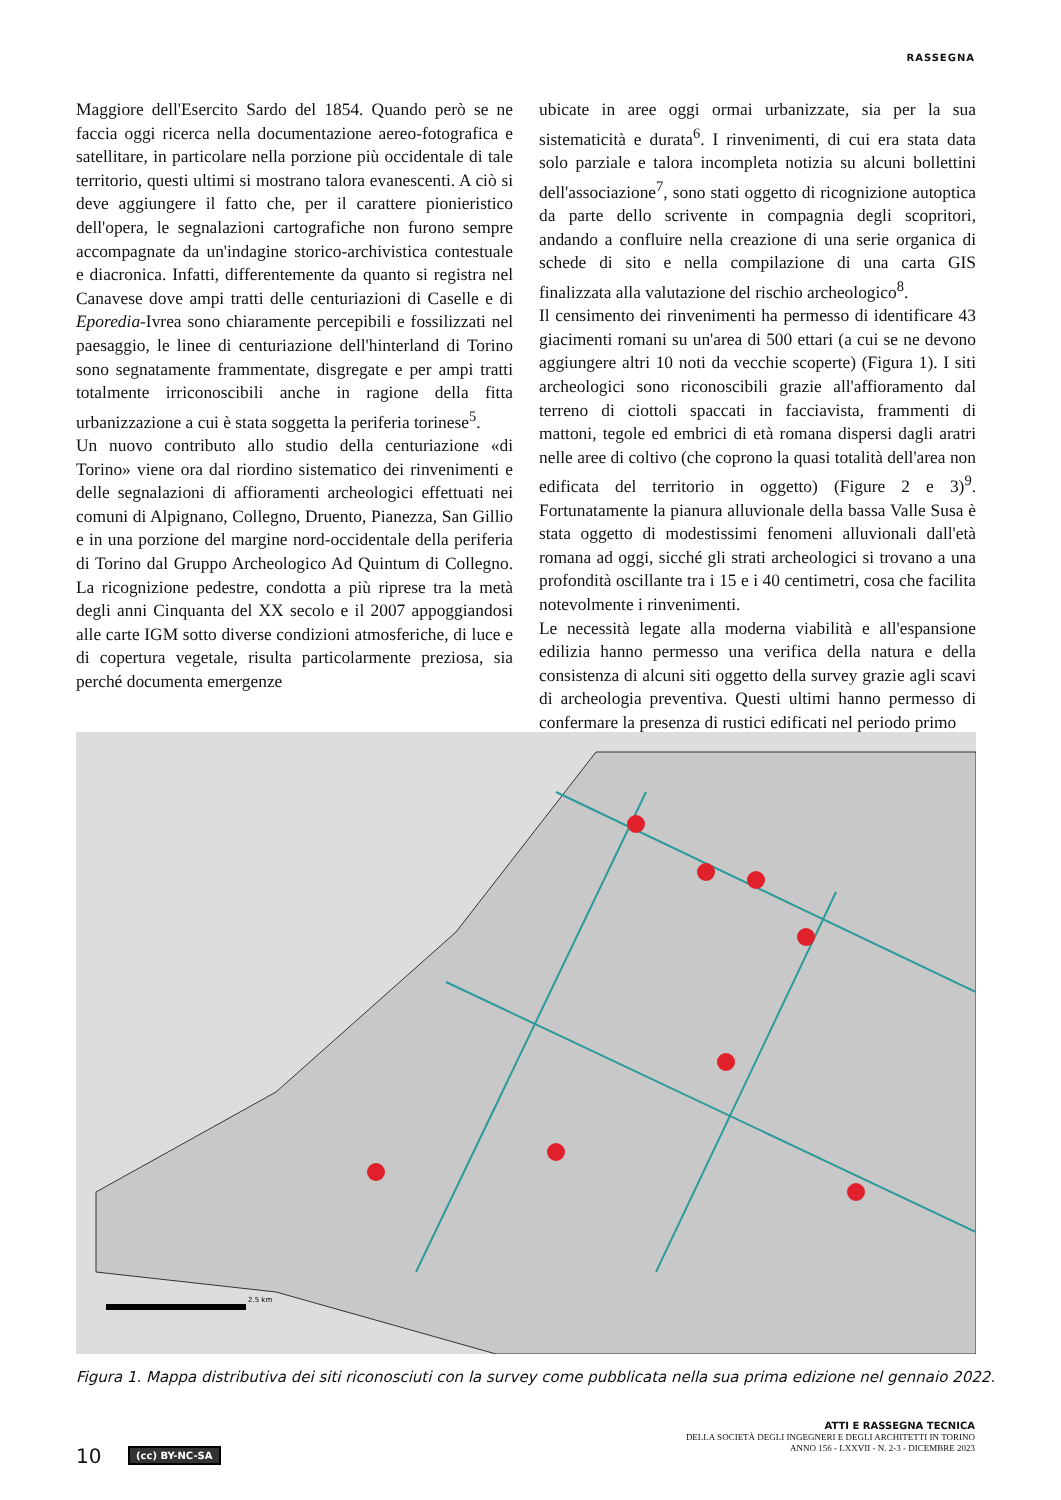RASSEGNA
Maggiore dell'Esercito Sardo del 1854. Quando però se ne faccia oggi ricerca nella documentazione aereo-fotografica e satellitare, in particolare nella porzione più occidentale di tale territorio, questi ultimi si mostrano talora evanescenti. A ciò si deve aggiungere il fatto che, per il carattere pionieristico dell'opera, le segnalazioni cartografiche non furono sempre accompagnate da un'indagine storico-archivistica contestuale e diacronica. Infatti, differentemente da quanto si registra nel Canavese dove ampi tratti delle centuriazioni di Caselle e di Eporedia-Ivrea sono chiaramente percepibili e fossilizzati nel paesaggio, le linee di centuriazione dell'hinterland di Torino sono segnatamente frammentate, disgregate e per ampi tratti totalmente irriconoscibili anche in ragione della fitta urbanizzazione a cui è stata soggetta la periferia torinese<sup>5</sup>.
Un nuovo contributo allo studio della centuriazione «di Torino» viene ora dal riordino sistematico dei rinvenimenti e delle segnalazioni di affioramenti archeologici effettuati nei comuni di Alpignano, Collegno, Druento, Pianezza, San Gillio e in una porzione del margine nord-occidentale della periferia di Torino dal Gruppo Archeologico Ad Quintum di Collegno. La ricognizione pedestre, condotta a più riprese tra la metà degli anni Cinquanta del XX secolo e il 2007 appoggiandosi alle carte IGM sotto diverse condizioni atmosferiche, di luce e di copertura vegetale, risulta particolarmente preziosa, sia perché documenta emergenze
ubicate in aree oggi ormai urbanizzate, sia per la sua sistematicità e durata<sup>6</sup>. I rinvenimenti, di cui era stata data solo parziale e talora incompleta notizia su alcuni bollettini dell'associazione<sup>7</sup>, sono stati oggetto di ricognizione autoptica da parte dello scrivente in compagnia degli scopritori, andando a confluire nella creazione di una serie organica di schede di sito e nella compilazione di una carta GIS finalizzata alla valutazione del rischio archeologico<sup>8</sup>.
Il censimento dei rinvenimenti ha permesso di identificare 43 giacimenti romani su un'area di 500 ettari (a cui se ne devono aggiungere altri 10 noti da vecchie scoperte) (Figura 1). I siti archeologici sono riconoscibili grazie all'affioramento dal terreno di ciottoli spaccati in facciavista, frammenti di mattoni, tegole ed embrici di età romana dispersi dagli aratri nelle aree di coltivo (che coprono la quasi totalità dell'area non edificata del territorio in oggetto) (Figure 2 e 3)<sup>9</sup>. Fortunatamente la pianura alluvionale della bassa Valle Susa è stata oggetto di modestissimi fenomeni alluvionali dall'età romana ad oggi, sicché gli strati archeologici si trovano a una profondità oscillante tra i 15 e i 40 centimetri, cosa che facilita notevolmente i rinvenimenti.
Le necessità legate alla moderna viabilità e all'espansione edilizia hanno permesso una verifica della natura e della consistenza di alcuni siti oggetto della survey grazie agli scavi di archeologia preventiva. Questi ultimi hanno permesso di confermare la presenza di rustici edificati nel periodo primo
2.5 km
Figura 1. Mappa distributiva dei siti riconosciuti con la survey come pubblicata nella sua prima edizione nel gennaio 2022.
10 (cc) BY-NC-SA
ATTI E RASSEGNA TECNICA
DELLA SOCIETÀ DEGLI INGEGNERI E DEGLI ARCHITETTI IN TORINO
ANNO 156 - LXXVII - N. 2-3 - DICEMBRE 2023